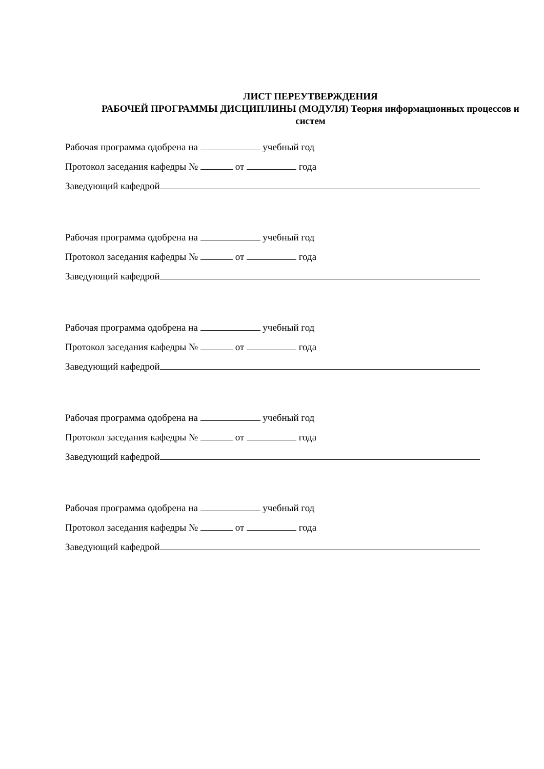ЛИСТ ПЕРЕУТВЕРЖДЕНИЯ
РАБОЧЕЙ ПРОГРАММЫ ДИСЦИПЛИНЫ (МОДУЛЯ) Теория информационных процессов и систем
Рабочая программа одобрена на учебный год
Протокол заседания кафедры № от года
Заведующий кафедрой
Рабочая программа одобрена на учебный год
Протокол заседания кафедры № от года
Заведующий кафедрой
Рабочая программа одобрена на учебный год
Протокол заседания кафедры № от года
Заведующий кафедрой
Рабочая программа одобрена на учебный год
Протокол заседания кафедры № от года
Заведующий кафедрой
Рабочая программа одобрена на учебный год
Протокол заседания кафедры № от года
Заведующий кафедрой